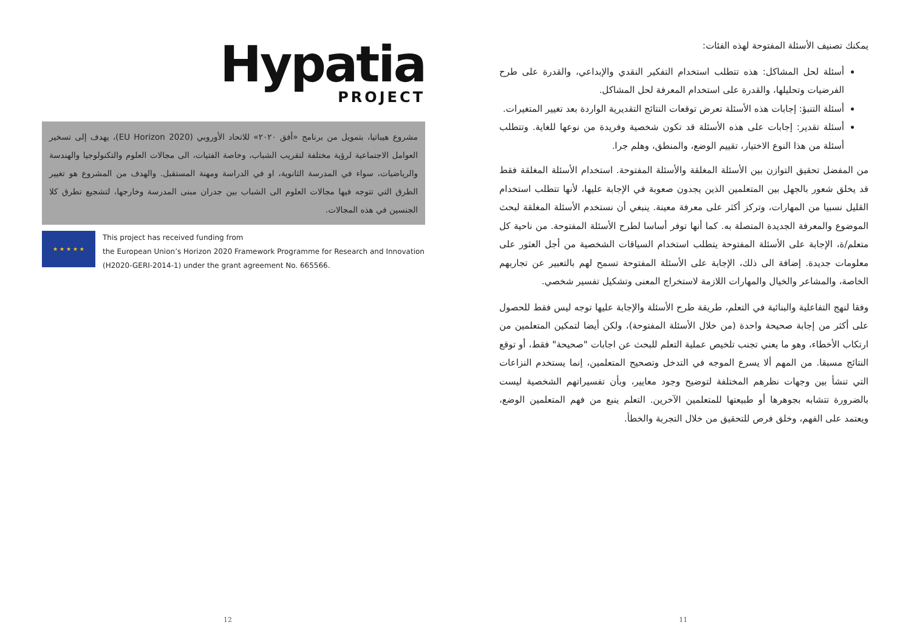يمكنك تصنيف الأسئلة المفتوحة لهذه الفئات:
أسئلة لحل المشاكل: هذه تتطلب استخدام التفكير النقدي والإبداعي، والقدرة على طرح الفرضيات وتحليلها، والقدرة على استخدام المعرفة لحل المشاكل.
أسئلة التنبؤ: إجابات هذه الأسئلة تعرض توقعات النتائج التقديرية الواردة بعد تغيير المتغيرات.
أسئلة تقدير: إجابات على هذه الأسئلة قد تكون شخصية وفريدة من نوعها للغاية. وتتطلب أسئلة من هذا النوع الاختيار، تقييم الوضع، والمنطق، وهلم جرا.
من المفضل تحقيق التوازن بين الأسئلة المغلقة والأسئلة المفتوحة. استخدام الأسئلة المغلقة فقط قد يخلق شعور بالجهل بين المتعلمين الذين يجدون صعوبة في الإجابة عليها، لأنها تتطلب استخدام القليل نسبيا من المهارات، وتركز أكثر على معرفة معينة. ينبغي أن نستخدم الأسئلة المغلقة لبحث الموضوع والمعرفة الجديدة المتصلة به. كما أنها توفر أساسا لطرح الأسئلة المفتوحة. من ناحية كل متعلم/ة، الإجابة على الأسئلة المفتوحة يتطلب استخدام السياقات الشخصية من أجل العثور على معلومات جديدة. إضافة الى ذلك، الإجابة على الأسئلة المفتوحة تسمح لهم بالتعبير عن تجاربهم الخاصة، والمشاعر والخيال والمهارات اللازمة لاستخراج المعنى وتشكيل تفسير شخصي.
وفقا لنهج التفاعلية والبنائية في التعلم، طريقة طرح الأسئلة والإجابة عليها توجه ليس فقط للحصول على أكثر من إجابة صحيحة واحدة (من خلال الأسئلة المفتوحة)، ولكن أيضا لتمكين المتعلمين من ارتكاب الأخطاء، وهو ما يعني تجنب تلخيص عملية التعلم للبحث عن اجابات "صحيحة" فقط، أو توقع النتائج مسبقا. من المهم ألا يسرع الموجه في التدخل وتصحيح المتعلمين، إنما يستخدم النزاعات التي تنشأ بين وجهات نظرهم المختلفة لتوضيح وجود معايير، وبأن تفسيراتهم الشخصية ليست بالضرورة تتشابه بجوهرها أو طبيعتها للمتعلمين الآخرين. التعلم ينبع من فهم المتعلمين الوضع، ويعتمد على الفهم، وخلق فرص للتحقيق من خلال التجربة والخطأ.
11
Hypatia
PROJECT
مشروع هيباتيا، بتمويل من برنامج «أفق ٢٠٢٠» للاتحاد الأوروبي (EU Horizon 2020)، يهدف إلى تسخير العوامل الاجتماعية لرؤية مختلفة لتقريب الشباب، وخاصة الفتيات، الى مجالات العلوم والتكنولوجيا والهندسة والرياضيات، سواء في المدرسة الثانوية، او في الدراسة ومهنة المستقبل. والهدف من المشروع هو تغيير الطرق التي تتوجه فيها مجالات العلوم الى الشباب بين جدران مبنى المدرسة وخارجها، لتشجيع تطرق كلا الجنسين في هذه المجالات.
★ ★ ★ ★ ★
This project has received funding from
the European Union’s Horizon 2020 Framework Programme for Research and Innovation (H2020-GERI-2014-1) under the grant agreement No. 665566.
12